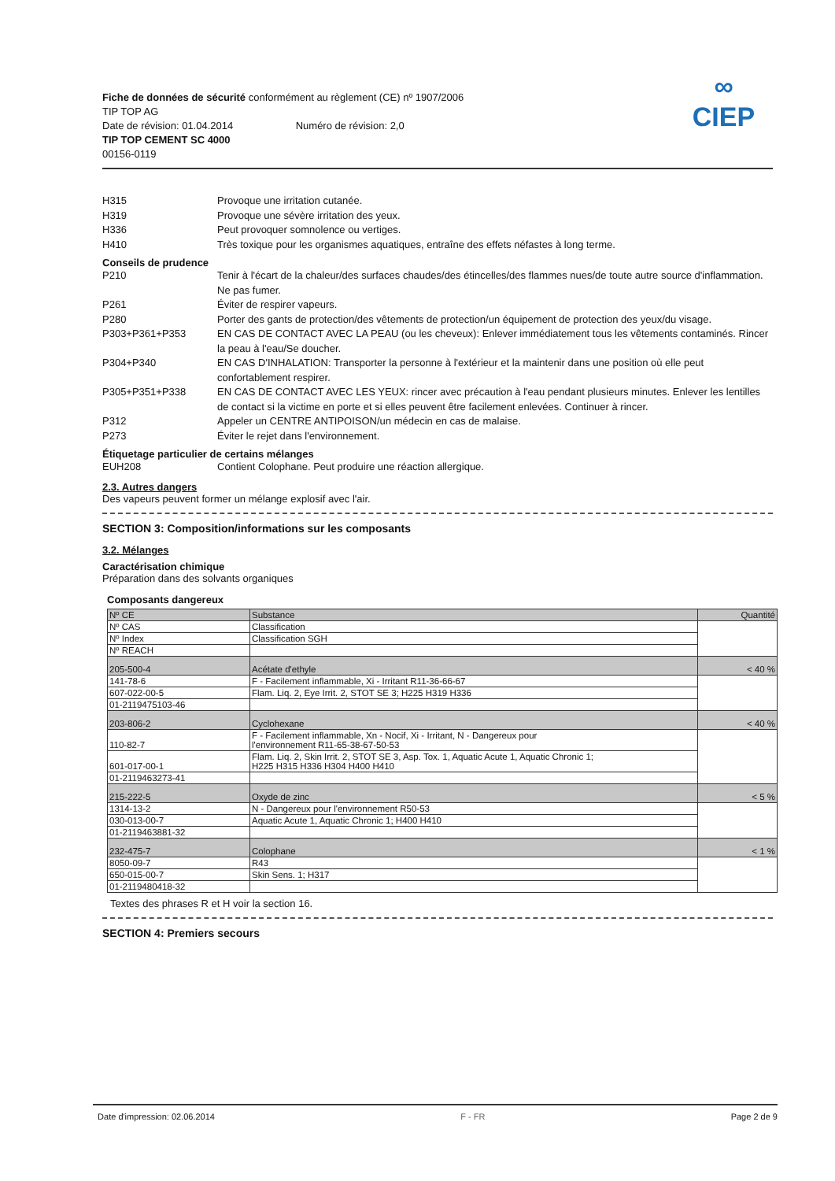∞
CIEP
Fiche de données de sécurité conformément au règlement (CE) nº 1907/2006
TIP TOP AG
Date de révision: 01.04.2014 Numéro de révision: 2,0
TIP TOP CEMENT SC 4000
00156-0119
H315 Provoque une irritation cutanée.
H319 Provoque une sévère irritation des yeux.
H336 Peut provoquer somnolence ou vertiges.
H410 Très toxique pour les organismes aquatiques, entraîne des effets néfastes à long terme.
Conseils de prudence
P210 Tenir à l'écart de la chaleur/des surfaces chaudes/des étincelles/des flammes nues/de toute autre source d'inflammation. Ne pas fumer.
P261 Éviter de respirer vapeurs.
P280 Porter des gants de protection/des vêtements de protection/un équipement de protection des yeux/du visage.
P303+P361+P353 EN CAS DE CONTACT AVEC LA PEAU (ou les cheveux): Enlever immédiatement tous les vêtements contaminés. Rincer la peau à l'eau/Se doucher.
P304+P340 EN CAS D'INHALATION: Transporter la personne à l'extérieur et la maintenir dans une position où elle peut confortablement respirer.
P305+P351+P338 EN CAS DE CONTACT AVEC LES YEUX: rincer avec précaution à l'eau pendant plusieurs minutes. Enlever les lentilles de contact si la victime en porte et si elles peuvent être facilement enlevées. Continuer à rincer.
P312 Appeler un CENTRE ANTIPOISON/un médecin en cas de malaise.
P273 Éviter le rejet dans l'environnement.
Étiquetage particulier de certains mélanges
EUH208 Contient Colophane. Peut produire une réaction allergique.
2.3. Autres dangers
Des vapeurs peuvent former un mélange explosif avec l'air.
SECTION 3: Composition/informations sur les composants
3.2. Mélanges
Caractérisation chimique
Préparation dans des solvants organiques
Composants dangereux
| Nº CE | Substance | Quantité |
| --- | --- | --- |
| Nº CAS | Classification | |
| Nº Index | Classification SGH | |
| Nº REACH | | |
| 205-500-4 | Acétate d'ethyle | < 40 % |
| 141-78-6 | F - Facilement inflammable, Xi - Irritant R11-36-66-67 | |
| 607-022-00-5 | Flam. Liq. 2, Eye Irrit. 2, STOT SE 3; H225 H319 H336 | |
| 01-2119475103-46 | | |
| 203-806-2 | Cyclohexane | < 40 % |
| 110-82-7 | F - Facilement inflammable, Xn - Nocif, Xi - Irritant, N - Dangereux pour l'environnement R11-65-38-67-50-53 | |
| 601-017-00-1 | Flam. Liq. 2, Skin Irrit. 2, STOT SE 3, Asp. Tox. 1, Aquatic Acute 1, Aquatic Chronic 1; H225 H315 H336 H304 H400 H410 | |
| 01-2119463273-41 | | |
| 215-222-5 | Oxyde de zinc | < 5 % |
| 1314-13-2 | N - Dangereux pour l'environnement R50-53 | |
| 030-013-00-7 | Aquatic Acute 1, Aquatic Chronic 1; H400 H410 | |
| 01-2119463881-32 | | |
| 232-475-7 | Colophane | < 1 % |
| 8050-09-7 | R43 | |
| 650-015-00-7 | Skin Sens. 1; H317 | |
| 01-2119480418-32 | | |
Textes des phrases R et H voir la section 16.
SECTION 4: Premiers secours
Date d'impression: 02.06.2014 F - FR Page 2 de 9